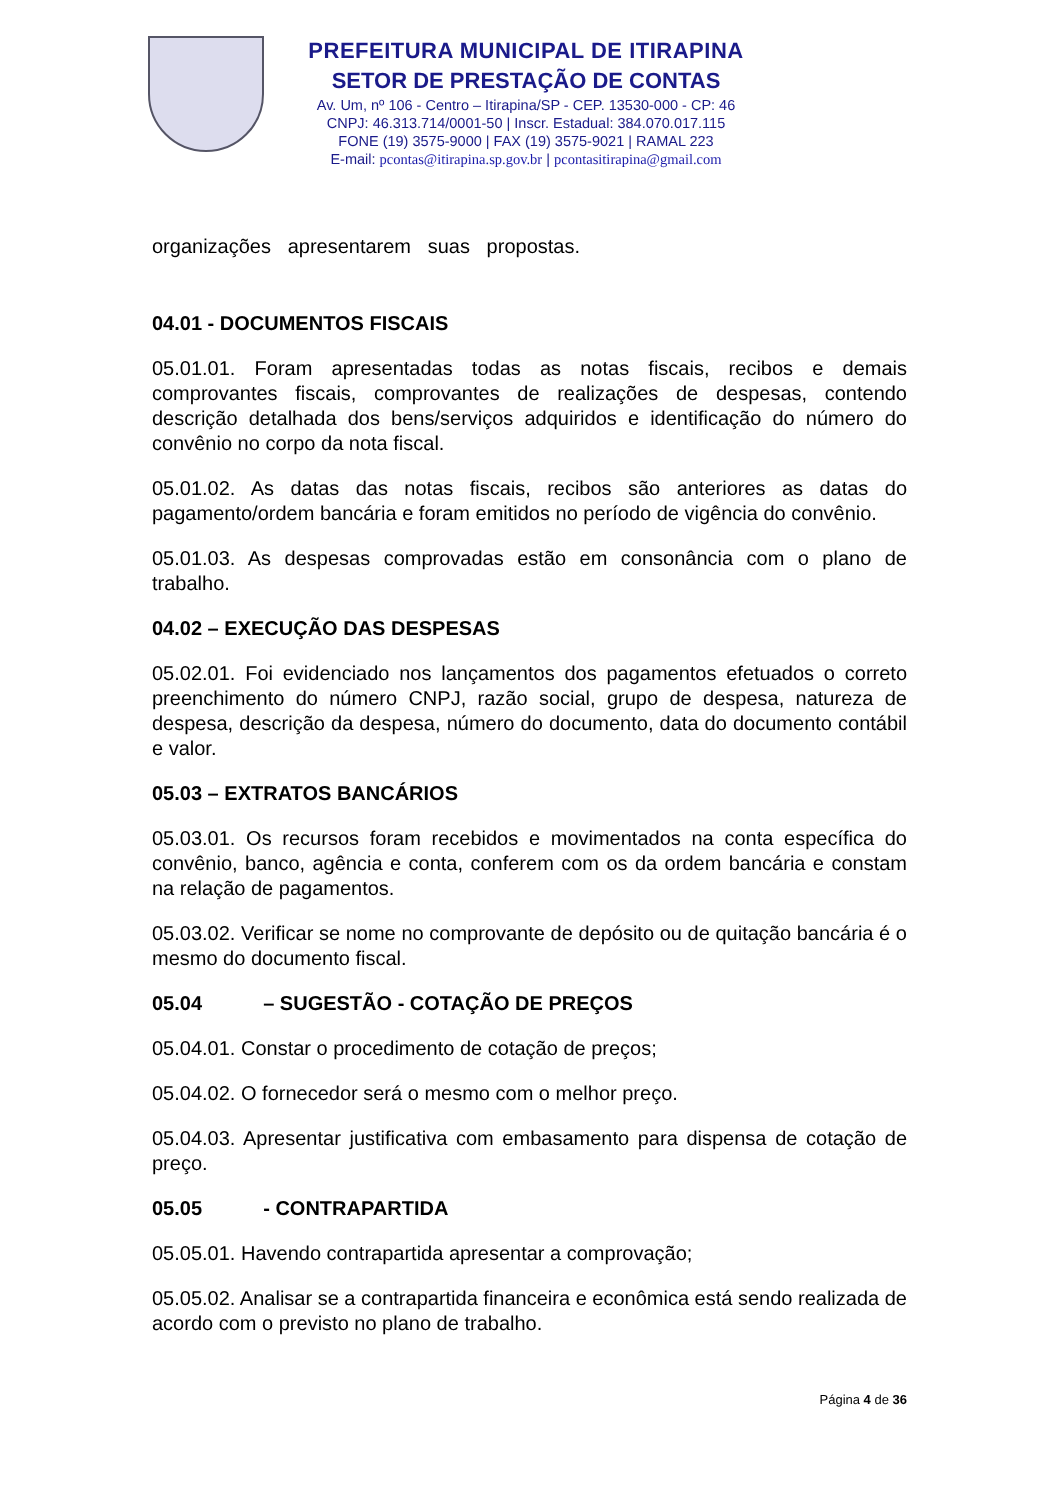PREFEITURA MUNICIPAL DE ITIRAPINA
SETOR DE PRESTAÇÃO DE CONTAS
Av. Um, nº 106 - Centro – Itirapina/SP - CEP. 13530-000 - CP: 46
CNPJ: 46.313.714/0001-50 | Inscr. Estadual: 384.070.017.115
FONE (19) 3575-9000 | FAX (19) 3575-9021 | RAMAL 223
E-mail: pcontas@itirapina.sp.gov.br | pcontasitirapina@gmail.com
organizações apresentarem suas propostas.
04.01 - DOCUMENTOS FISCAIS
05.01.01. Foram apresentadas todas as notas fiscais, recibos e demais comprovantes fiscais, comprovantes de realizações de despesas, contendo descrição detalhada dos bens/serviços adquiridos e identificação do número do convênio no corpo da nota fiscal.
05.01.02. As datas das notas fiscais, recibos são anteriores as datas do pagamento/ordem bancária e foram emitidos no período de vigência do convênio.
05.01.03. As despesas comprovadas estão em consonância com o plano de trabalho.
04.02 – EXECUÇÃO DAS DESPESAS
05.02.01. Foi evidenciado nos lançamentos dos pagamentos efetuados o correto preenchimento do número CNPJ, razão social, grupo de despesa, natureza de despesa, descrição da despesa, número do documento, data do documento contábil e valor.
05.03 – EXTRATOS BANCÁRIOS
05.03.01. Os recursos foram recebidos e movimentados na conta específica do convênio, banco, agência e conta, conferem com os da ordem bancária e constam na relação de pagamentos.
05.03.02. Verificar se nome no comprovante de depósito ou de quitação bancária é o mesmo do documento fiscal.
05.04 – SUGESTÃO - COTAÇÃO DE PREÇOS
05.04.01. Constar o procedimento de cotação de preços;
05.04.02. O fornecedor será o mesmo com o melhor preço.
05.04.03. Apresentar justificativa com embasamento para dispensa de cotação de preço.
05.05 - CONTRAPARTIDA
05.05.01. Havendo contrapartida apresentar a comprovação;
05.05.02. Analisar se a contrapartida financeira e econômica está sendo realizada de acordo com o previsto no plano de trabalho.
Página 4 de 36